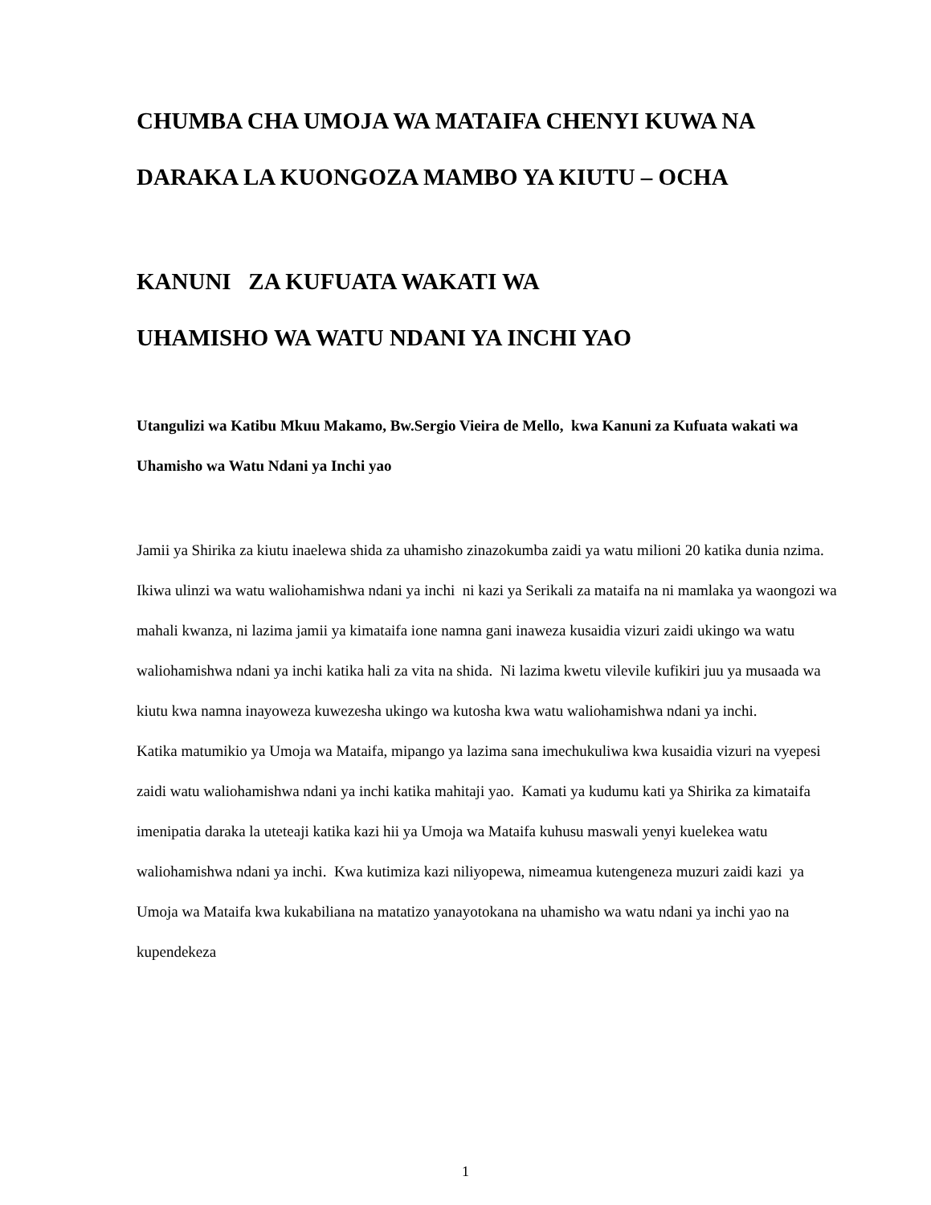CHUMBA CHA UMOJA WA MATAIFA CHENYI KUWA NA
DARAKA LA KUONGOZA MAMBO YA KIUTU – OCHA
KANUNI ZA KUFUATA WAKATI WA
UHAMISHO WA WATU NDANI YA INCHI YAO
Utangulizi wa Katibu Mkuu Makamo, Bw.Sergio Vieira de Mello, kwa Kanuni za Kufuata wakati wa Uhamisho wa Watu Ndani ya Inchi yao
Jamii ya Shirika za kiutu inaelewa shida za uhamisho zinazokumba zaidi ya watu milioni 20 katika dunia nzima. Ikiwa ulinzi wa watu waliohamishwa ndani ya inchi ni kazi ya Serikali za mataifa na ni mamlaka ya waongozi wa mahali kwanza, ni lazima jamii ya kimataifa ione namna gani inaweza kusaidia vizuri zaidi ukingo wa watu waliohamishwa ndani ya inchi katika hali za vita na shida. Ni lazima kwetu vilevile kufikiri juu ya musaada wa kiutu kwa namna inayoweza kuwezesha ukingo wa kutosha kwa watu waliohamishwa ndani ya inchi.
Katika matumikio ya Umoja wa Mataifa, mipango ya lazima sana imechukuliwa kwa kusaidia vizuri na vyepesi zaidi watu waliohamishwa ndani ya inchi katika mahitaji yao. Kamati ya kudumu kati ya Shirika za kimataifa imenipatia daraka la uteteaji katika kazi hii ya Umoja wa Mataifa kuhusu maswali yenyi kuelekea watu waliohamishwa ndani ya inchi. Kwa kutimiza kazi niliyopewa, nimeamua kutengeneza muzuri zaidi kazi ya Umoja wa Mataifa kwa kukabiliana na matatizo yanayotokana na uhamisho wa watu ndani ya inchi yao na kupendekeza
1